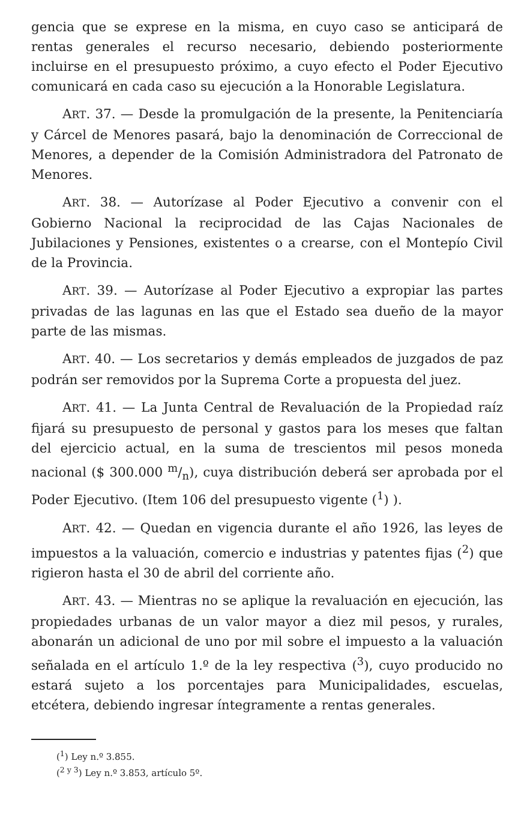gencia que se exprese en la misma, en cuyo caso se anticipará de rentas generales el recurso necesario, debiendo posteriormente incluirse en el presupuesto próximo, a cuyo efecto el Poder Ejecutivo comunicará en cada caso su ejecución a la Honorable Legislatura.
ART. 37. — Desde la promulgación de la presente, la Penitenciaría y Cárcel de Menores pasará, bajo la denominación de Correccional de Menores, a depender de la Comisión Administradora del Patronato de Menores.
ART. 38. — Autorízase al Poder Ejecutivo a convenir con el Gobierno Nacional la reciprocidad de las Cajas Nacionales de Jubilaciones y Pensiones, existentes o a crearse, con el Montepío Civil de la Provincia.
ART. 39. — Autorízase al Poder Ejecutivo a expropiar las partes privadas de las lagunas en las que el Estado sea dueño de la mayor parte de las mismas.
ART. 40. — Los secretarios y demás empleados de juzgados de paz podrán ser removidos por la Suprema Corte a propuesta del juez.
ART. 41. — La Junta Central de Revaluación de la Propiedad raíz fijará su presupuesto de personal y gastos para los meses que faltan del ejercicio actual, en la suma de trescientos mil pesos moneda nacional ($ 300.000 m/n), cuya distribución deberá ser aprobada por el Poder Ejecutivo. (Item 106 del presupuesto vigente (<sup>1</sup>) ).
ART. 42. — Quedan en vigencia durante el año 1926, las leyes de impuestos a la valuación, comercio e industrias y patentes fijas (<sup>2</sup>) que rigieron hasta el 30 de abril del corriente año.
ART. 43. — Mientras no se aplique la revaluación en ejecución, las propiedades urbanas de un valor mayor a diez mil pesos, y rurales, abonarán un adicional de uno por mil sobre el impuesto a la valuación señalada en el artículo 1.º de la ley respectiva (<sup>3</sup>), cuyo producido no estará sujeto a los porcentajes para Municipalidades, escuelas, etcétera, debiendo ingresar íntegramente a rentas generales.
(<sup>1</sup>) Ley n.º 3.855.
(<sup>2 y 3</sup>) Ley n.º 3.853, artículo 5º.